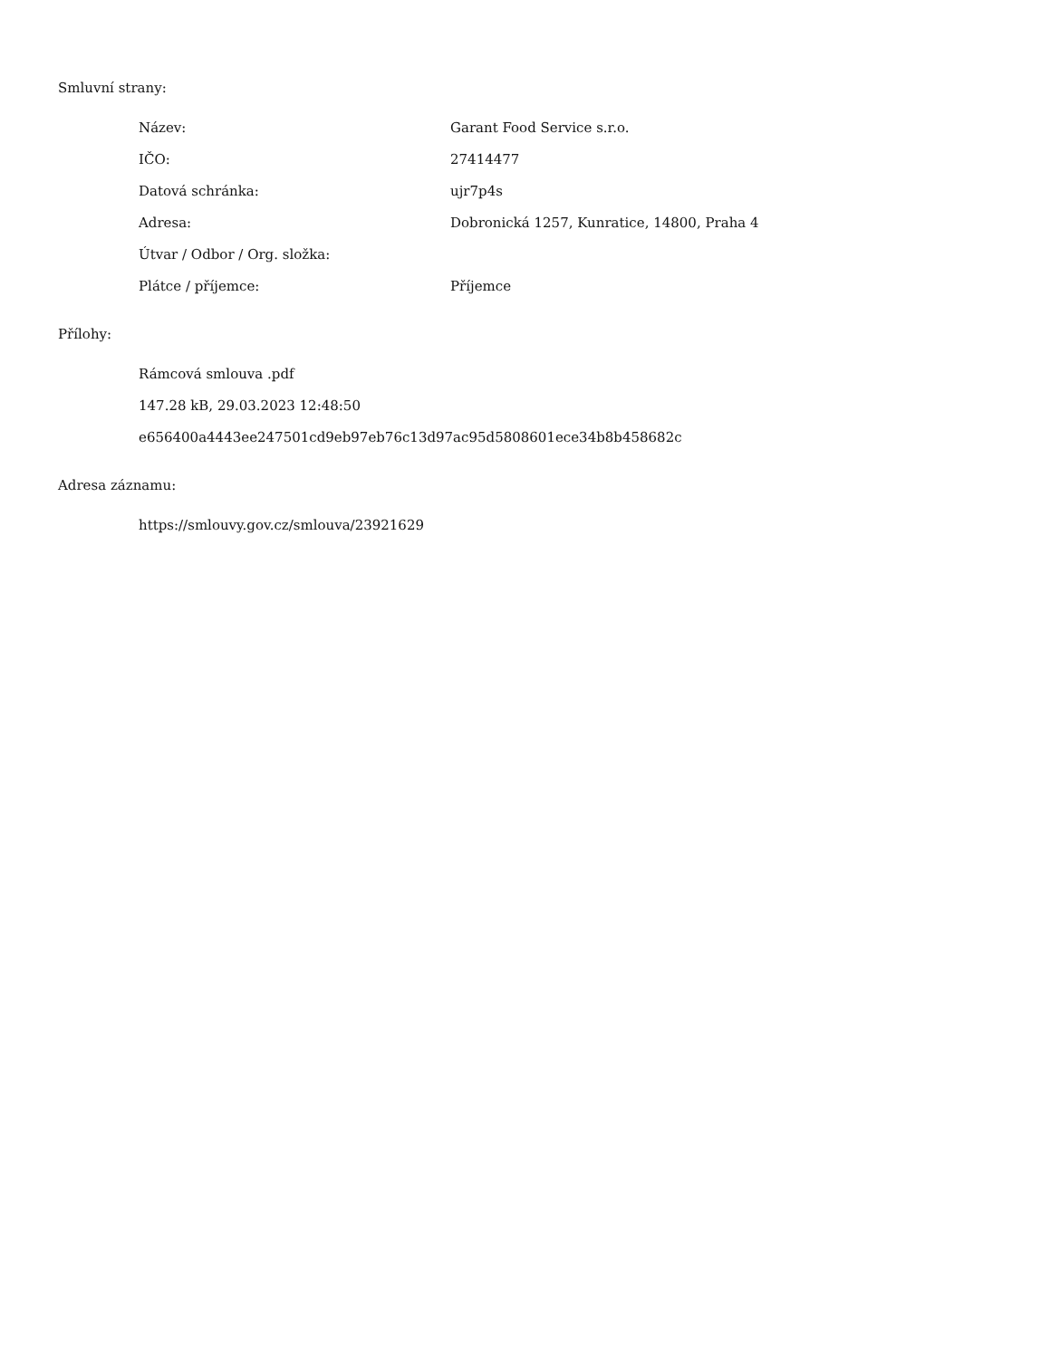Smluvní strany:
Název: Garant Food Service s.r.o.
IČO: 27414477
Datová schránka: ujr7p4s
Adresa: Dobronická 1257, Kunratice, 14800, Praha 4
Útvar / Odbor / Org. složka:
Plátce / příjemce: Příjemce
Přílohy:
Rámcová smlouva .pdf
147.28 kB, 29.03.2023 12:48:50
e656400a4443ee247501cd9eb97eb76c13d97ac95d5808601ece34b8b458682c
Adresa záznamu:
https://smlouvy.gov.cz/smlouva/23921629